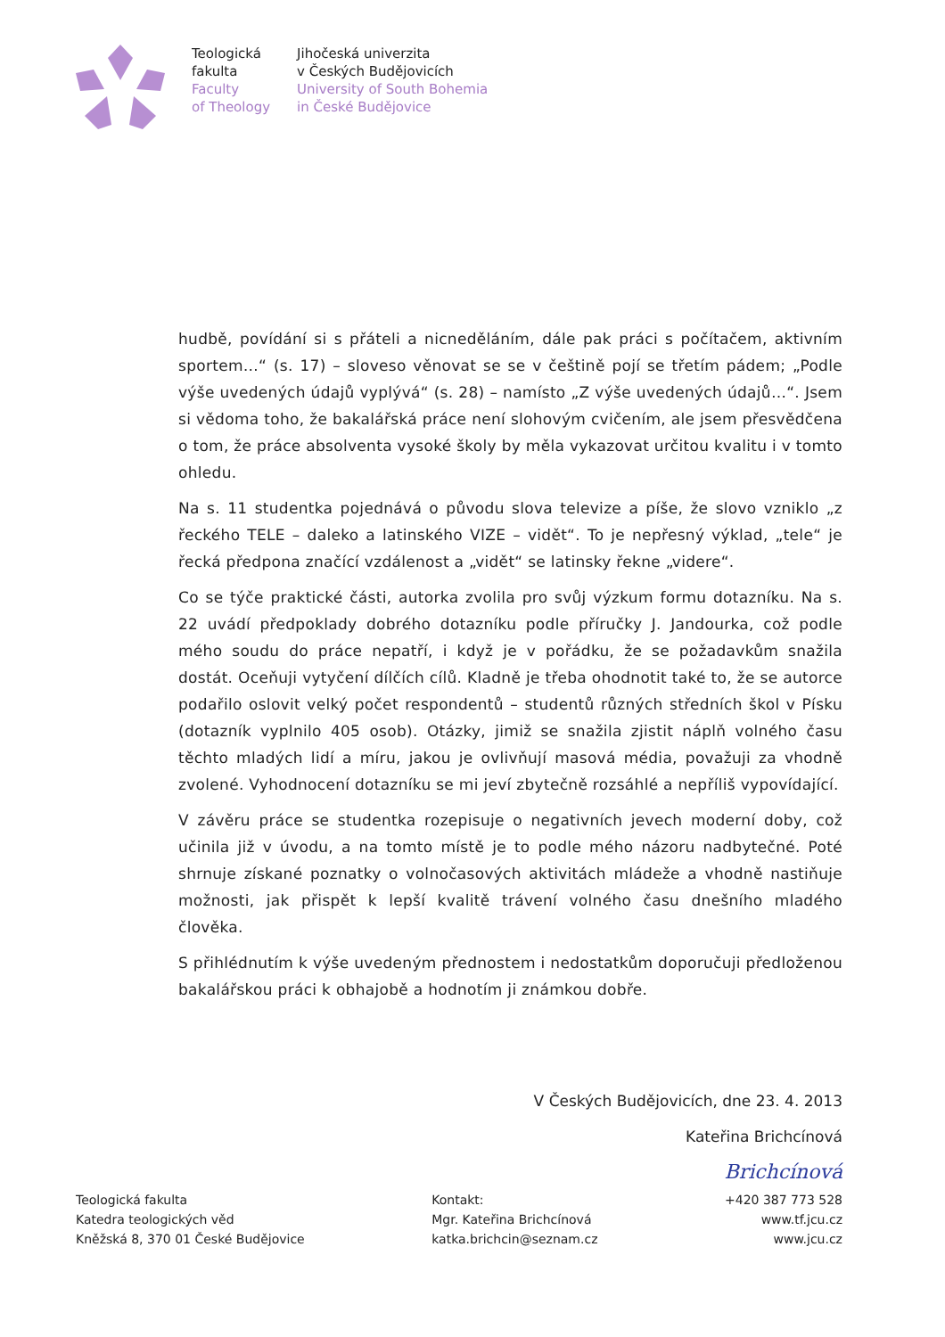Teologická
fakulta
Faculty
of Theology
Jihočeská univerzita
v Českých Budějovicích
University of South Bohemia
in České Budějovice
hudbě, povídání si s přáteli a nicneděláním, dále pak práci s počítačem, aktivním sportem…“ (s. 17) – sloveso věnovat se se v češtině pojí se třetím pádem; „Podle výše uvedených údajů vyplývá“ (s. 28) – namísto „Z výše uvedených údajů…“. Jsem si vědoma toho, že bakalářská práce není slohovým cvičením, ale jsem přesvědčena o tom, že práce absolventa vysoké školy by měla vykazovat určitou kvalitu i v tomto ohledu.
Na s. 11 studentka pojednává o původu slova televize a píše, že slovo vzniklo „z řeckého TELE – daleko a latinského VIZE – vidět“. To je nepřesný výklad, „tele“ je řecká předpona značící vzdálenost a „vidět“ se latinsky řekne „videre“.
Co se týče praktické části, autorka zvolila pro svůj výzkum formu dotazníku. Na s. 22 uvádí předpoklady dobrého dotazníku podle příručky J. Jandourka, což podle mého soudu do práce nepatří, i když je v pořádku, že se požadavkům snažila dostát. Oceňuji vytyčení dílčích cílů. Kladně je třeba ohodnotit také to, že se autorce podařilo oslovit velký počet respondentů – studentů různých středních škol v Písku (dotazník vyplnilo 405 osob). Otázky, jimiž se snažila zjistit náplň volného času těchto mladých lidí a míru, jakou je ovlivňují masová média, považuji za vhodně zvolené. Vyhodnocení dotazníku se mi jeví zbytečně rozsáhlé a nepříliš vypovídající.
V závěru práce se studentka rozepisuje o negativních jevech moderní doby, což učinila již v úvodu, a na tomto místě je to podle mého názoru nadbytečné. Poté shrnuje získané poznatky o volnočasových aktivitách mládeže a vhodně nastiňuje možnosti, jak přispět k lepší kvalitě trávení volného času dnešního mladého člověka.
S přihlédnutím k výše uvedeným přednostem i nedostatkům doporučuji předloženou bakalářskou práci k obhajobě a hodnotím ji známkou dobře.
V Českých Budějovicích, dne 23. 4. 2013
Kateřina Brichcínová
Brichcínová
Teologická fakulta
Katedra teologických věd
Kněžská 8, 370 01 České Budějovice
Kontakt:
Mgr. Kateřina Brichcínová
katka.brichcin@seznam.cz
+420 387 773 528
www.tf.jcu.cz
www.jcu.cz